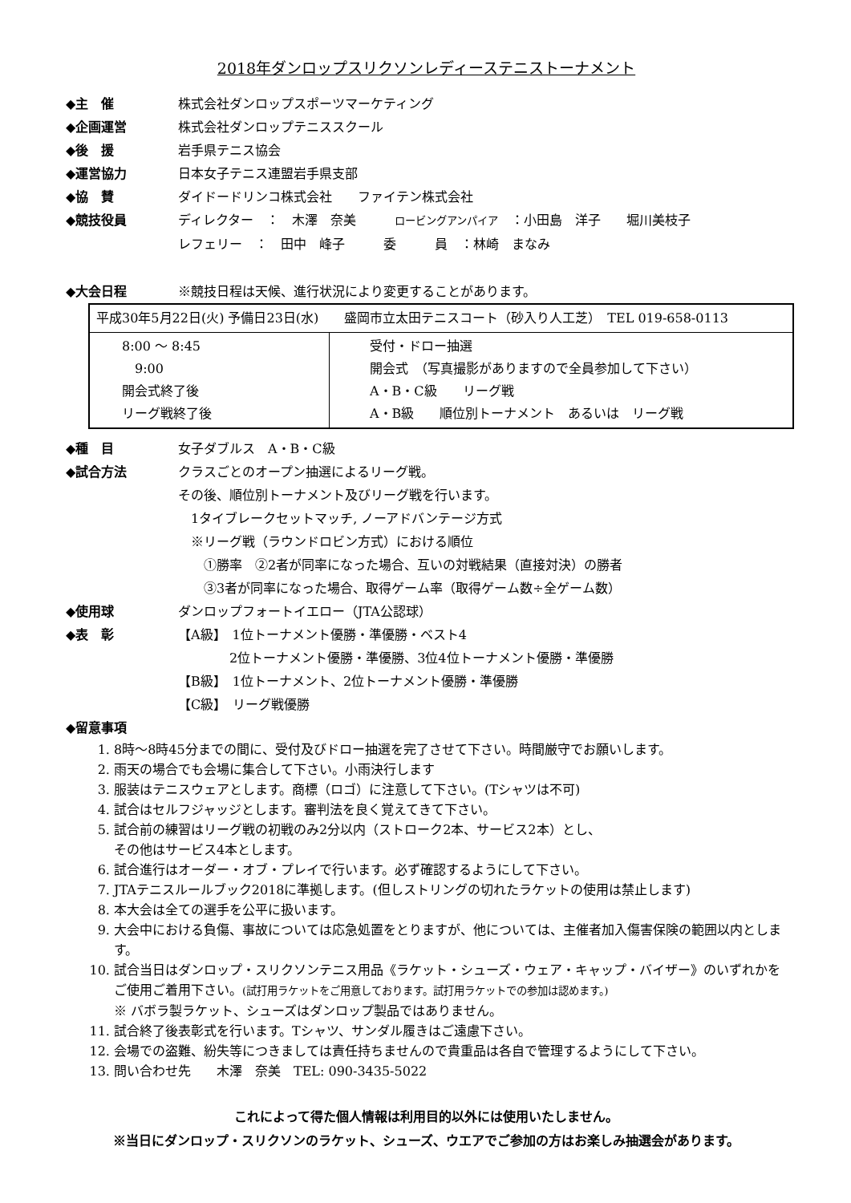2018年ダンロップスリクソンレディーステニストーナメント
◆主　催 株式会社ダンロップスポーツマーケティング
◆企画運営 株式会社ダンロップテニススクール
◆後　援 岩手県テニス協会
◆運営協力 日本女子テニス連盟岩手県支部
◆協　賛 ダイドードリンコ株式会社　　ファイテン株式会社
◆競技役員 ディレクター　：　木澤　奈美　　　ロービングアンパイア　：小田島　洋子　　堀川美枝子
レフェリー　：　田中　峰子　　　委　　　員　：林崎　まなみ
◆大会日程 ※競技日程は天候、進行状況により変更することがあります。
| 平成30年5月22日(火) 予備日23日(水) 盛岡市立太田テニスコート（砂入り人工芝） TEL 019-658-0113 | |
| 8:00 ～ 8:45 9:00 開会式終了後 リーグ戦終了後 | 受付・ドロー抽選 開会式 （写真撮影がありますので全員参加して下さい） A・B・C級 リーグ戦 A・B級 順位別トーナメント あるいは リーグ戦 |
◆種　目 女子ダブルス　A・B・C級
◆試合方法 クラスごとのオープン抽選によるリーグ戦。
その後、順位別トーナメント及びリーグ戦を行います。
　1タイブレークセットマッチ, ノーアドバンテージ方式
　※リーグ戦（ラウンドロビン方式）における順位
　　①勝率　②2者が同率になった場合、互いの対戦結果（直接対決）の勝者
　　③3者が同率になった場合、取得ゲーム率（取得ゲーム数÷全ゲーム数）
◆使用球 ダンロップフォートイエロー（JTA公認球）
◆表　彰 【A級】　1位トーナメント優勝・準優勝・ベスト4
　　　　2位トーナメント優勝・準優勝、3位4位トーナメント優勝・準優勝
【B級】　1位トーナメント、2位トーナメント優勝・準優勝
【C級】　リーグ戦優勝
◆留意事項
1. 8時～8時45分までの間に、受付及びドロー抽選を完了させて下さい。時間厳守でお願いします。
2. 雨天の場合でも会場に集合して下さい。小雨決行します
3. 服装はテニスウェアとします。商標（ロゴ）に注意して下さい。(Tシャツは不可)
4. 試合はセルフジャッジとします。審判法を良く覚えてきて下さい。
5. 試合前の練習はリーグ戦の初戦のみ2分以内（ストローク2本、サービス2本）とし、
その他はサービス4本とします。
6. 試合進行はオーダー・オブ・プレイで行います。必ず確認するようにして下さい。
7. JTAテニスルールブック2018に準拠します。(但しストリングの切れたラケットの使用は禁止します)
8. 本大会は全ての選手を公平に扱います。
9. 大会中における負傷、事故については応急処置をとりますが、他については、主催者加入傷害保険の範囲以内とします。
10. 試合当日はダンロップ・スリクソンテニス用品《ラケット・シューズ・ウェア・キャップ・バイザー》のいずれかをご使用ご着用下さい。(試打用ラケットをご用意しております。試打用ラケットでの参加は認めます。)
※ バボラ製ラケット、シューズはダンロップ製品ではありません。
11. 試合終了後表彰式を行います。Tシャツ、サンダル履きはご遠慮下さい。
12. 会場での盗難、紛失等につきましては責任持ちませんので貴重品は各自で管理するようにして下さい。
13. 問い合わせ先　　木澤　奈美　TEL: 090-3435-5022
これによって得た個人情報は利用目的以外には使用いたしません。
※当日にダンロップ・スリクソンのラケット、シューズ、ウエアでご参加の方はお楽しみ抽選会があります。